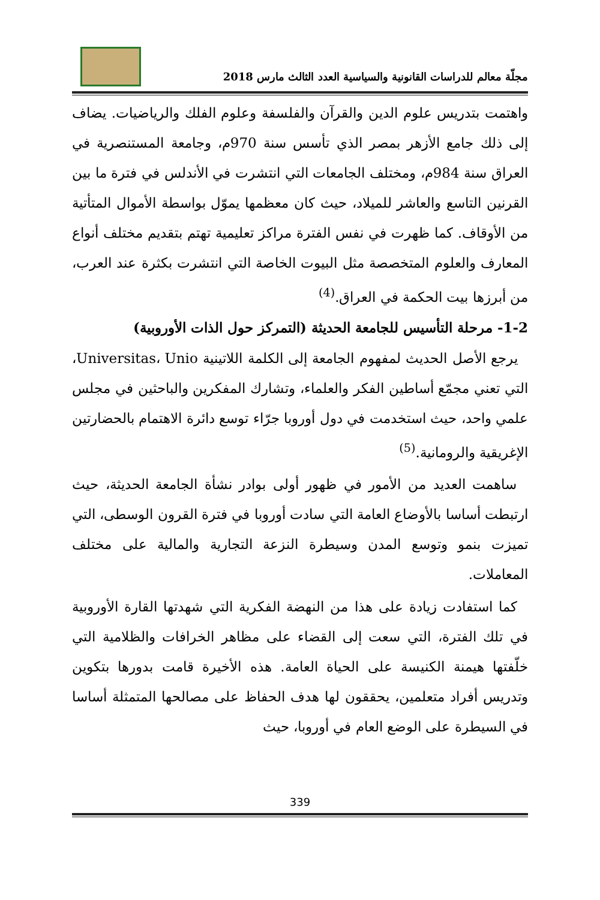مجلّة معالم للدراسات القانونية والسياسية العدد الثالث مارس 2018
واهتمت بتدريس علوم الدين والقرآن والفلسفة وعلوم الفلك والرياضيات. يضاف إلى ذلك جامع الأزهر بمصر الذي تأسس سنة 970م، وجامعة المستنصرية في العراق سنة 984م، ومختلف الجامعات التي انتشرت في الأندلس في فترة ما بين القرنين التاسع والعاشر للميلاد، حيث كان معظمها يموّل بواسطة الأموال المتأتية من الأوقاف. كما ظهرت في نفس الفترة مراكز تعليمية تهتم بتقديم مختلف أنواع المعارف والعلوم المتخصصة مثل البيوت الخاصة التي انتشرت بكثرة عند العرب، من أبرزها بيت الحكمة في العراق.<sup>(4)</sup>
1-2- مرحلة التأسيس للجامعة الحديثة (التمركز حول الذات الأوروبية)
يرجع الأصل الحديث لمفهوم الجامعة إلى الكلمة اللاتينية Universitas، Unio، التي تعني مجمّع أساطين الفكر والعلماء، وتشارك المفكرين والباحثين في مجلس علمي واحد، حيث استخدمت في دول أوروبا جرّاء توسع دائرة الاهتمام بالحضارتين الإغريقية والرومانية.<sup>(5)</sup>
ساهمت العديد من الأمور في ظهور أولى بوادر نشأة الجامعة الحديثة، حيث ارتبطت أساسا بالأوضاع العامة التي سادت أوروبا في فترة القرون الوسطى، التي تميزت بنمو وتوسع المدن وسيطرة النزعة التجارية والمالية على مختلف المعاملات.
كما استفادت زيادة على هذا من النهضة الفكرية التي شهدتها القارة الأوروبية في تلك الفترة، التي سعت إلى القضاء على مظاهر الخرافات والظلامية التي خلّفتها هيمنة الكنيسة على الحياة العامة. هذه الأخيرة قامت بدورها بتكوين وتدريس أفراد متعلمين، يحققون لها هدف الحفاظ على مصالحها المتمثلة أساسا في السيطرة على الوضع العام في أوروبا، حيث
339